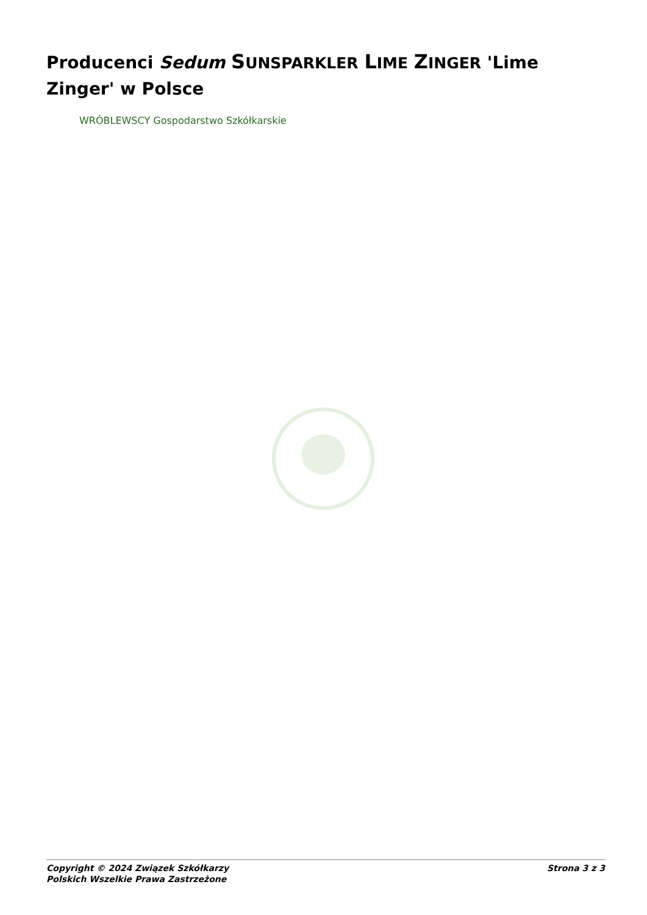Producenci Sedum SUNSPARKLER LIME ZINGER 'Lime Zinger' w Polsce
WRÓBLEWSCY Gospodarstwo Szkółkarskie
Copyright © 2024 Związek Szkółkarzy
Polskich Wszelkie Prawa Zastrzeżone
Strona 3 z 3